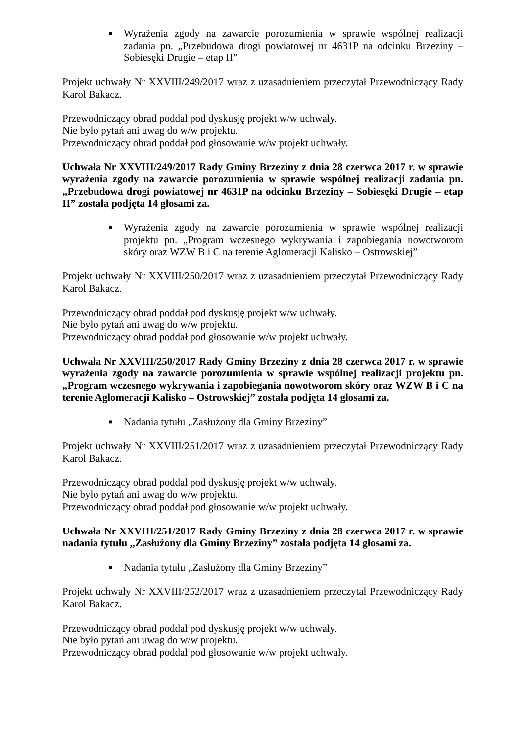■ Wyrażenia zgody na zawarcie porozumienia w sprawie wspólnej realizacji zadania pn. „Przebudowa drogi powiatowej nr 4631P na odcinku Brzeziny – Sobiesęki Drugie – etap II”
Projekt uchwały Nr XXVIII/249/2017 wraz z uzasadnieniem przeczytał Przewodniczący Rady Karol Bakacz.
Przewodniczący obrad poddał pod dyskusję projekt w/w uchwały.
Nie było pytań ani uwag do w/w projektu.
Przewodniczący obrad poddał pod głosowanie w/w projekt uchwały.
Uchwała Nr XXVIII/249/2017 Rady Gminy Brzeziny z dnia 28 czerwca 2017 r. w sprawie wyrażenia zgody na zawarcie porozumienia w sprawie wspólnej realizacji zadania pn. „Przebudowa drogi powiatowej nr 4631P na odcinku Brzeziny – Sobiesęki Drugie – etap II” została podjęta 14 głosami za.
■ Wyrażenia zgody na zawarcie porozumienia w sprawie wspólnej realizacji projektu pn. „Program wczesnego wykrywania i zapobiegania nowotworom skóry oraz WZW B i C na terenie Aglomeracji Kalisko – Ostrowskiej”
Projekt uchwały Nr XXVIII/250/2017 wraz z uzasadnieniem przeczytał Przewodniczący Rady Karol Bakacz.
Przewodniczący obrad poddał pod dyskusję projekt w/w uchwały.
Nie było pytań ani uwag do w/w projektu.
Przewodniczący obrad poddał pod głosowanie w/w projekt uchwały.
Uchwała Nr XXVIII/250/2017 Rady Gminy Brzeziny z dnia 28 czerwca 2017 r. w sprawie wyrażenia zgody na zawarcie porozumienia w sprawie wspólnej realizacji projektu pn. „Program wczesnego wykrywania i zapobiegania nowotworom skóry oraz WZW B i C na terenie Aglomeracji Kalisko – Ostrowskiej” została podjęta 14 głosami za.
■ Nadania tytułu „Zasłużony dla Gminy Brzeziny”
Projekt uchwały Nr XXVIII/251/2017 wraz z uzasadnieniem przeczytał Przewodniczący Rady Karol Bakacz.
Przewodniczący obrad poddał pod dyskusję projekt w/w uchwały.
Nie było pytań ani uwag do w/w projektu.
Przewodniczący obrad poddał pod głosowanie w/w projekt uchwały.
Uchwała Nr XXVIII/251/2017 Rady Gminy Brzeziny z dnia 28 czerwca 2017 r. w sprawie nadania tytułu „Zasłużony dla Gminy Brzeziny” została podjęta 14 głosami za.
■ Nadania tytułu „Zasłużony dla Gminy Brzeziny”
Projekt uchwały Nr XXVIII/252/2017 wraz z uzasadnieniem przeczytał Przewodniczący Rady Karol Bakacz.
Przewodniczący obrad poddał pod dyskusję projekt w/w uchwały.
Nie było pytań ani uwag do w/w projektu.
Przewodniczący obrad poddał pod głosowanie w/w projekt uchwały.